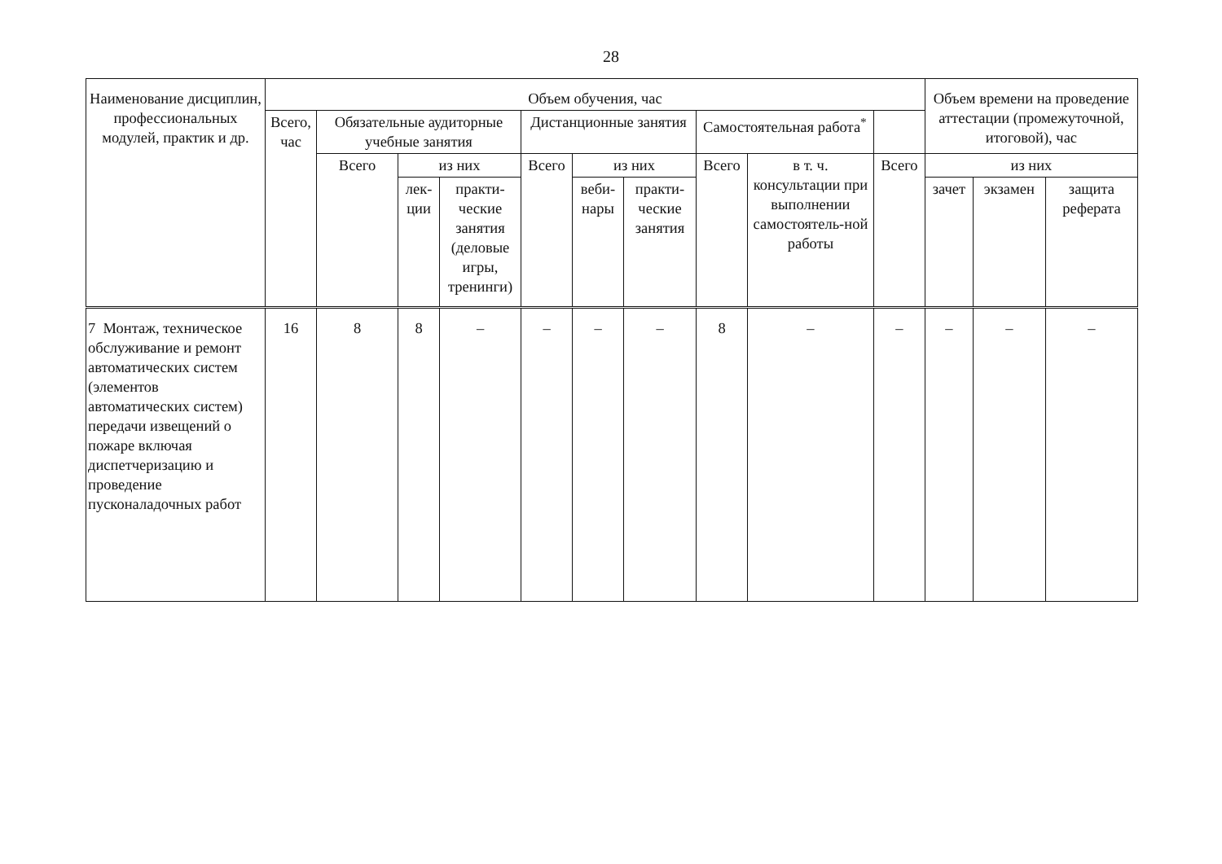28
| Наименование дисциплин, профессиональных модулей, практик и др. | Объем обучения, час | | | | | | | | | | Объем времени на проведение аттестации (промежуточной, итоговой), час | | |
| --- | --- | --- | --- | --- | --- | --- | --- | --- | --- | --- | --- | --- | --- |
| | Всего, час | Обязательные аудиторные учебные занятия | | | Дистанционные занятия | | | Самостоятельная работа<sup>*</sup> | | | | | |
| | | Всего | из них | | Всего | из них | | Всего | в т. ч. консультации при выполнении самостоятель-ной работы | Всего | из них | | |
| | | | лек-ции | практи-ческие занятия (деловые игры, тренинги) | | веби-нары | практи-ческие занятия | | | | зачет | экзамен | защита реферата |
| 7 Монтаж, техническое обслуживание и ремонт автоматических систем (элементов автоматических систем) передачи извещений о пожаре включая диспетчеризацию и проведение пусконаладочных работ | 16 | 8 | 8 | – | – | – | – | 8 | – | – | – | – | – |